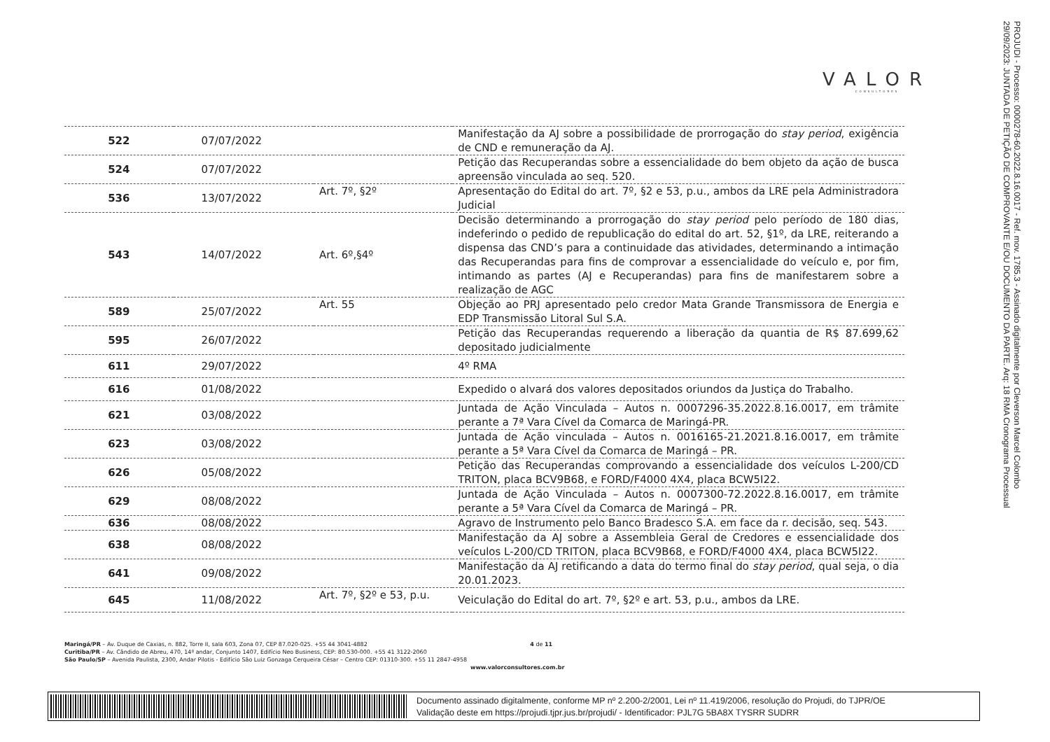VALOR
CONSULTORES
PROJUDI - Processo: 0000278-60.2022.8.16.0017 - Ref. mov. 1785.3 - Assinado digitalmente por Cleverson Marcel Colombo
29/09/2023: JUNTADA DE PETIÇÃO DE COMPROVANTE E/OU DOCUMENTO DA PARTE. Arq: 18 RMA Cronograma Processual
| 522 | 07/07/2022 | | Manifestação da AJ sobre a possibilidade de prorrogação do stay period , exigência de CND e remuneração da AJ. |
| 524 | 07/07/2022 | | Petição das Recuperandas sobre a essencialidade do bem objeto da ação de busca apreensão vinculada ao seq. 520. |
| 536 | 13/07/2022 | Art. 7º, §2º | Apresentação do Edital do art. 7º, §2 e 53, p.u., ambos da LRE pela Administradora Judicial |
| 543 | 14/07/2022 | Art. 6º,§4º | Decisão determinando a prorrogação do stay period pelo período de 180 dias, indeferindo o pedido de republicação do edital do art. 52, §1º, da LRE, reiterando a dispensa das CND’s para a continuidade das atividades, determinando a intimação das Recuperandas para fins de comprovar a essencialidade do veículo e, por fim, intimando as partes (AJ e Recuperandas) para fins de manifestarem sobre a realização de AGC |
| 589 | 25/07/2022 | Art. 55 | Objeção ao PRJ apresentado pelo credor Mata Grande Transmissora de Energia e EDP Transmissão Litoral Sul S.A. |
| 595 | 26/07/2022 | | Petição das Recuperandas requerendo a liberação da quantia de R$ 87.699,62 depositado judicialmente |
| 611 | 29/07/2022 | | 4º RMA |
| 616 | 01/08/2022 | | Expedido o alvará dos valores depositados oriundos da Justiça do Trabalho. |
| 621 | 03/08/2022 | | Juntada de Ação Vinculada – Autos n. 0007296-35.2022.8.16.0017, em trâmite perante a 7ª Vara Cível da Comarca de Maringá-PR. |
| 623 | 03/08/2022 | | Juntada de Ação vinculada – Autos n. 0016165-21.2021.8.16.0017, em trâmite perante a 5ª Vara Cível da Comarca de Maringá – PR. |
| 626 | 05/08/2022 | | Petição das Recuperandas comprovando a essencialidade dos veículos L-200/CD TRITON, placa BCV9B68, e FORD/F4000 4X4, placa BCW5I22. |
| 629 | 08/08/2022 | | Juntada de Ação Vinculada – Autos n. 0007300-72.2022.8.16.0017, em trâmite perante a 5ª Vara Cível da Comarca de Maringá – PR. |
| 636 | 08/08/2022 | | Agravo de Instrumento pelo Banco Bradesco S.A. em face da r. decisão, seq. 543. |
| 638 | 08/08/2022 | | Manifestação da AJ sobre a Assembleia Geral de Credores e essencialidade dos veículos L-200/CD TRITON, placa BCV9B68, e FORD/F4000 4X4, placa BCW5I22. |
| 641 | 09/08/2022 | | Manifestação da AJ retificando a data do termo final do stay period , qual seja, o dia 20.01.2023. |
| 645 | 11/08/2022 | Art. 7º, §2º e 53, p.u. | Veiculação do Edital do art. 7º, §2º e art. 53, p.u., ambos da LRE. |
Maringá/PR – Av. Duque de Caxias, n. 882, Torre II, sala 603, Zona 07, CEP 87.020-025. +55 44 3041-4882 4 de 11
Curitiba/PR – Av. Cândido de Abreu, 470, 14º andar, Conjunto 1407, Edifício Neo Business, CEP: 80.530-000. +55 41 3122-2060
São Paulo/SP – Avenida Paulista, 2300, Andar Pilotis - Edifício São Luiz Gonzaga Cerqueira César – Centro CEP: 01310-300. +55 11 2847-4958
www.valorconsultores.com.br
Documento assinado digitalmente, conforme MP nº 2.200-2/2001, Lei nº 11.419/2006, resolução do Projudi, do TJPR/OE
Validação deste em https://projudi.tjpr.jus.br/projudi/ - Identificador: PJL7G 5BA8X TYSRR SUDRR